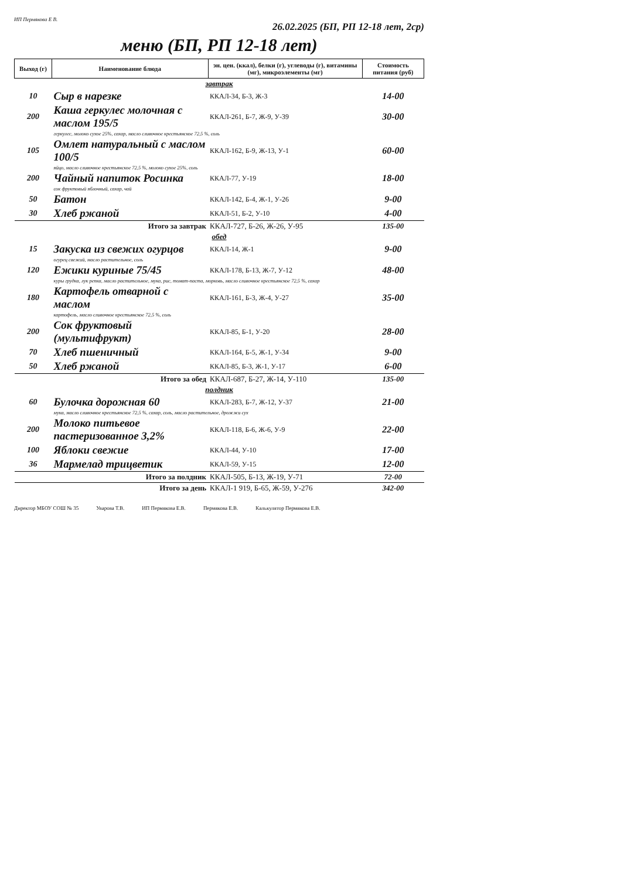ИП Пермякова Е В. 26.02.2025 (БП, РП 12-18 лет, 2ср)
меню (БП, РП 12-18 лет)
| Выход (г) | Наименование блюда | эн. цен. (ккал), белки (г), углеводы (г), витамины (мг), микроэлементы (мг) | Стоимость питания (руб) |
| --- | --- | --- | --- |
| завтрак | | | |
| 10 | Сыр в нарезке | ККАЛ-34, Б-3, Ж-3 | 14-00 |
| 200 | Каша геркулес молочная с маслом 195/5 | ККАЛ-261, Б-7, Ж-9, У-39 | 30-00 |
| | геркулес, молоко сухое 25%, сахар, масло сливочное крестьянское 72,5 %, соль | | |
| 105 | Омлет натуральный с маслом 100/5 | ККАЛ-162, Б-9, Ж-13, У-1 | 60-00 |
| | яйцо, масло сливочное крестьянское 72,5 %, молоко сухое 25%, соль | | |
| 200 | Чайный напиток Росинка | ККАЛ-77, У-19 | 18-00 |
| | сок фруктовый яблочный, сахар, чай | | |
| 50 | Батон | ККАЛ-142, Б-4, Ж-1, У-26 | 9-00 |
| 30 | Хлеб ржаной | ККАЛ-51, Б-2, У-10 | 4-00 |
| Итого за завтрак | | ККАЛ-727, Б-26, Ж-26, У-95 | 135-00 |
| обед | | | |
| 15 | Закуска из свежих огурцов | ККАЛ-14, Ж-1 | 9-00 |
| | огурец свежий, масло растительное, соль | | |
| 120 | Ежики куриные 75/45 | ККАЛ-178, Б-13, Ж-7, У-12 | 48-00 |
| | куры грудка, лук репка, масло растительное, мука, рис, томат-паста, морковь, масло сливочное крестьянское 72,5 %, сахар | | |
| 180 | Картофель отварной с маслом | ККАЛ-161, Б-3, Ж-4, У-27 | 35-00 |
| | картофель, масло сливочное крестьянское 72,5 %, соль | | |
| 200 | Сок фруктовый (мультифрукт) | ККАЛ-85, Б-1, У-20 | 28-00 |
| 70 | Хлеб пшеничный | ККАЛ-164, Б-5, Ж-1, У-34 | 9-00 |
| 50 | Хлеб ржаной | ККАЛ-85, Б-3, Ж-1, У-17 | 6-00 |
| Итого за обед | | ККАЛ-687, Б-27, Ж-14, У-110 | 135-00 |
| полдник | | | |
| 60 | Булочка дорожная 60 | ККАЛ-283, Б-7, Ж-12, У-37 | 21-00 |
| | мука, масло сливочное крестьянское 72,5 %, сахар, соль, масло растительное, дрожжи сух | | |
| 200 | Молоко питьевое пастеризованное 3,2% | ККАЛ-118, Б-6, Ж-6, У-9 | 22-00 |
| 100 | Яблоки свежие | ККАЛ-44, У-10 | 17-00 |
| 36 | Мармелад трицветик | ККАЛ-59, У-15 | 12-00 |
| Итого за полдник | | ККАЛ-505, Б-13, Ж-19, У-71 | 72-00 |
| Итого за день | | ККАЛ-1 919, Б-65, Ж-59, У-276 | 342-00 |
Директор МБОУ СОШ № 35 Уварова Т.В. ИП Пермякова Е.В. Пермякова Е.В. Калькулятор Пермякова Е.В.